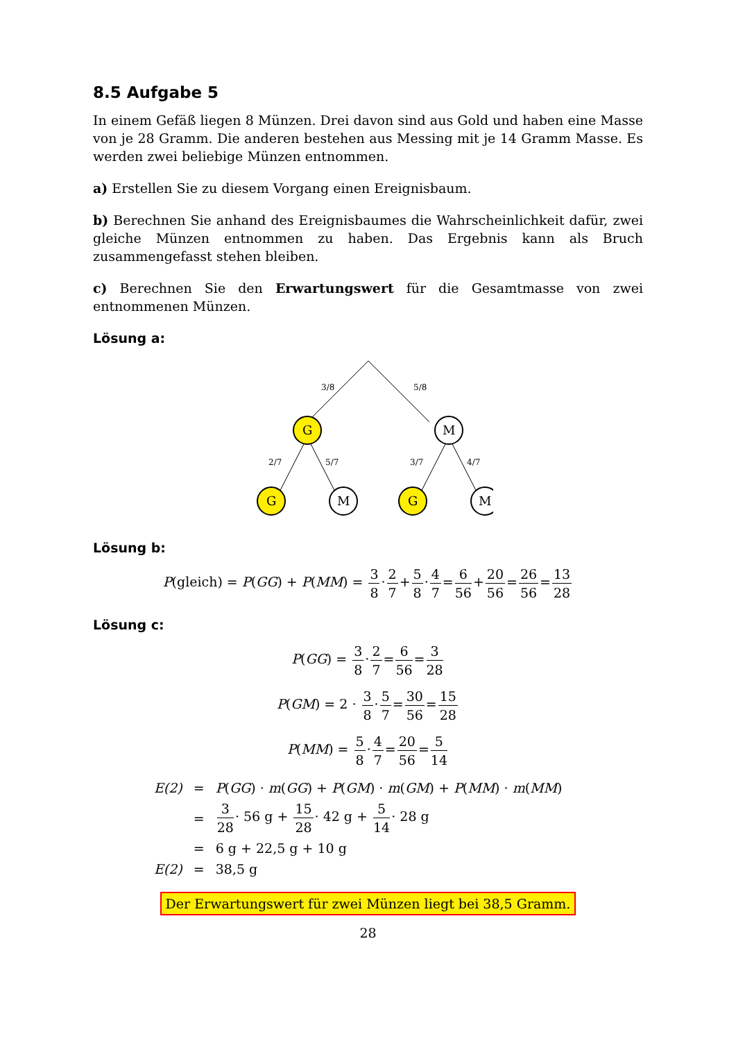8.5 Aufgabe 5
In einem Gefäß liegen 8 Münzen. Drei davon sind aus Gold und haben eine Masse von je 28 Gramm. Die anderen bestehen aus Messing mit je 14 Gramm Masse. Es werden zwei beliebige Münzen entnommen.
a) Erstellen Sie zu diesem Vorgang einen Ereignisbaum.
b) Berechnen Sie anhand des Ereignisbaumes die Wahrscheinlichkeit dafür, zwei gleiche Münzen entnommen zu haben. Das Ergebnis kann als Bruch zusammengefasst stehen bleiben.
c) Berechnen Sie den Erwartungswert für die Gesamtmasse von zwei entnommenen Münzen.
Lösung a:
3/8
5/8
2/7
5/7
3/7
4/7
G
M
G
M
G
M
Lösung b:
P(gleich) = P(GG) + P(MM) = 3 8·2 7+5 8·4 7=6 56+20 56=26 56=13 28
Lösung c:
P(GG) = 3 8·2 7=6 56=3 28
P(GM) = 2 · 3 8·5 7=30 56=15 28
P(MM) = 5 8·4 7=20 56=5 14
| E(2) | = | P ( GG ) · m ( GG ) + P ( GM ) · m ( GM ) + P ( MM ) · m ( MM ) |
| | = | 3 28 · 56 g + 15 28 · 42 g + 5 14 · 28 g |
| | = | 6 g + 22,5 g + 10 g |
| E(2) | = | 38,5 g |
Der Erwartungswert für zwei Münzen liegt bei 38,5 Gramm.
28